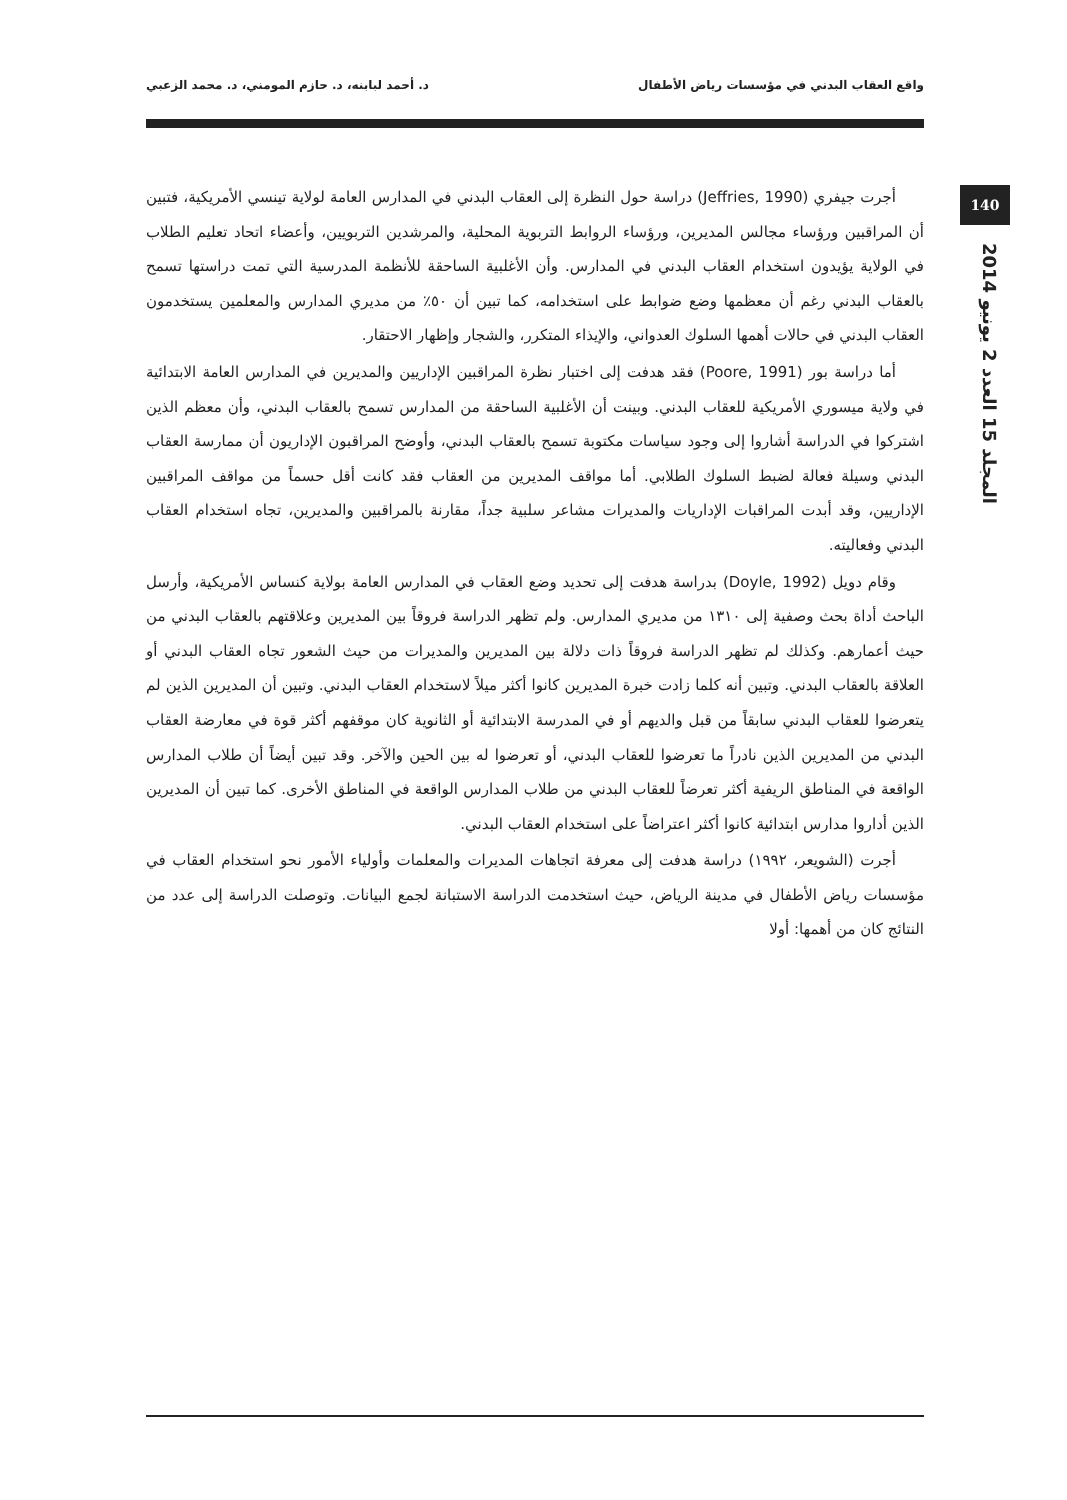واقع العقاب البدني في مؤسسات رياض الأطفال د. أحمد لبابنه، د. حازم المومني، د. محمد الزعبي
140
المجلد 15 العدد 2 يونيو 2014
أجرت جيفري (Jeffries, 1990) دراسة حول النظرة إلى العقاب البدني في المدارس العامة لولاية تينسي الأمريكية، فتبين أن المراقبين ورؤساء مجالس المديرين، ورؤساء الروابط التربوية المحلية، والمرشدين التربويين، وأعضاء اتحاد تعليم الطلاب في الولاية يؤيدون استخدام العقاب البدني في المدارس. وأن الأغلبية الساحقة للأنظمة المدرسية التي تمت دراستها تسمح بالعقاب البدني رغم أن معظمها وضع ضوابط على استخدامه، كما تبين أن ٥٠٪ من مديري المدارس والمعلمين يستخدمون العقاب البدني في حالات أهمها السلوك العدواني، والإيذاء المتكرر، والشجار وإظهار الاحتقار.
أما دراسة بور (Poore, 1991) فقد هدفت إلى اختبار نظرة المراقبين الإداريين والمديرين في المدارس العامة الابتدائية في ولاية ميسوري الأمريكية للعقاب البدني. وبينت أن الأغلبية الساحقة من المدارس تسمح بالعقاب البدني، وأن معظم الذين اشتركوا في الدراسة أشاروا إلى وجود سياسات مكتوبة تسمح بالعقاب البدني، وأوضح المراقبون الإداريون أن ممارسة العقاب البدني وسيلة فعالة لضبط السلوك الطلابي. أما مواقف المديرين من العقاب فقد كانت أقل حسماً من مواقف المراقبين الإداريين، وقد أبدت المراقبات الإداريات والمديرات مشاعر سلبية جداً، مقارنة بالمراقبين والمديرين، تجاه استخدام العقاب البدني وفعاليته.
وقام دويل (Doyle, 1992) بدراسة هدفت إلى تحديد وضع العقاب في المدارس العامة بولاية كنساس الأمريكية، وأرسل الباحث أداة بحث وصفية إلى ١٣١٠ من مديري المدارس. ولم تظهر الدراسة فروقاً بين المديرين وعلاقتهم بالعقاب البدني من حيث أعمارهم. وكذلك لم تظهر الدراسة فروقاً ذات دلالة بين المديرين والمديرات من حيث الشعور تجاه العقاب البدني أو العلاقة بالعقاب البدني. وتبين أنه كلما زادت خبرة المديرين كانوا أكثر ميلاً لاستخدام العقاب البدني. وتبين أن المديرين الذين لم يتعرضوا للعقاب البدني سابقاً من قبل والديهم أو في المدرسة الابتدائية أو الثانوية كان موقفهم أكثر قوة في معارضة العقاب البدني من المديرين الذين نادراً ما تعرضوا للعقاب البدني، أو تعرضوا له بين الحين والآخر. وقد تبين أيضاً أن طلاب المدارس الواقعة في المناطق الريفية أكثر تعرضاً للعقاب البدني من طلاب المدارس الواقعة في المناطق الأخرى. كما تبين أن المديرين الذين أداروا مدارس ابتدائية كانوا أكثر اعتراضاً على استخدام العقاب البدني.
أجرت (الشويعر، ١٩٩٢) دراسة هدفت إلى معرفة اتجاهات المديرات والمعلمات وأولياء الأمور نحو استخدام العقاب في مؤسسات رياض الأطفال في مدينة الرياض، حيث استخدمت الدراسة الاستبانة لجمع البيانات. وتوصلت الدراسة إلى عدد من النتائج كان من أهمها: أولا